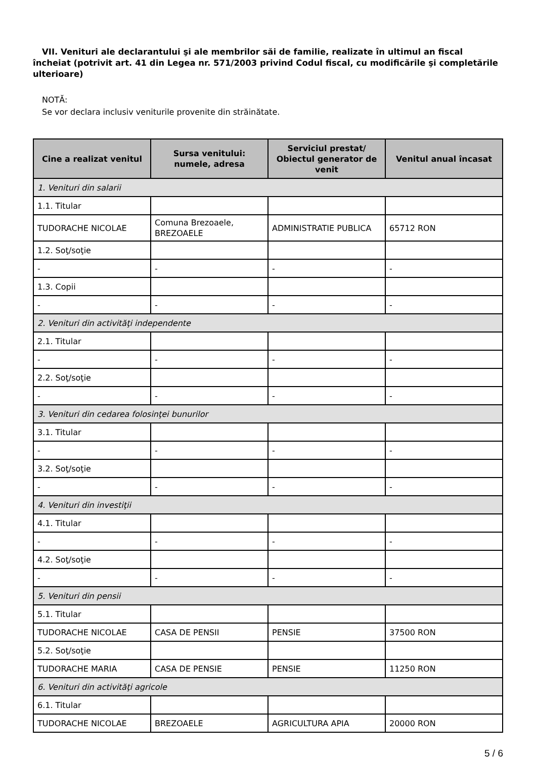VII. Venituri ale declarantului şi ale membrilor săi de familie, realizate în ultimul an fiscal încheiat (potrivit art. 41 din Legea nr. 571/2003 privind Codul fiscal, cu modificările şi completările ulterioare)
NOTĂ:
Se vor declara inclusiv veniturile provenite din străinătate.
| Cine a realizat venitul | Sursa venitului: numele, adresa | Serviciul prestat/ Obiectul generator de venit | Venitul anual încasat |
| --- | --- | --- | --- |
| 1. Venituri din salarii | | | |
| 1.1. Titular | | | |
| TUDORACHE NICOLAE | Comuna Brezoaele, BREZOAELE | ADMINISTRATIE PUBLICA | 65712 RON |
| 1.2. Soţ/soţie | | | |
| - | - | - | - |
| 1.3. Copii | | | |
| - | - | - | - |
| 2. Venituri din activităţi independente | | | |
| 2.1. Titular | | | |
| - | - | - | - |
| 2.2. Soţ/soţie | | | |
| - | - | - | - |
| 3. Venituri din cedarea folosinţei bunurilor | | | |
| 3.1. Titular | | | |
| - | - | - | - |
| 3.2. Soţ/soţie | | | |
| - | - | - | - |
| 4. Venituri din investiţii | | | |
| 4.1. Titular | | | |
| - | - | - | - |
| 4.2. Soţ/soţie | | | |
| - | - | - | - |
| 5. Venituri din pensii | | | |
| 5.1. Titular | | | |
| TUDORACHE NICOLAE | CASA DE PENSII | PENSIE | 37500 RON |
| 5.2. Soţ/soţie | | | |
| TUDORACHE MARIA | CASA DE PENSIE | PENSIE | 11250 RON |
| 6. Venituri din activităţi agricole | | | |
| 6.1. Titular | | | |
| TUDORACHE NICOLAE | BREZOAELE | AGRICULTURA APIA | 20000 RON |
5 / 6